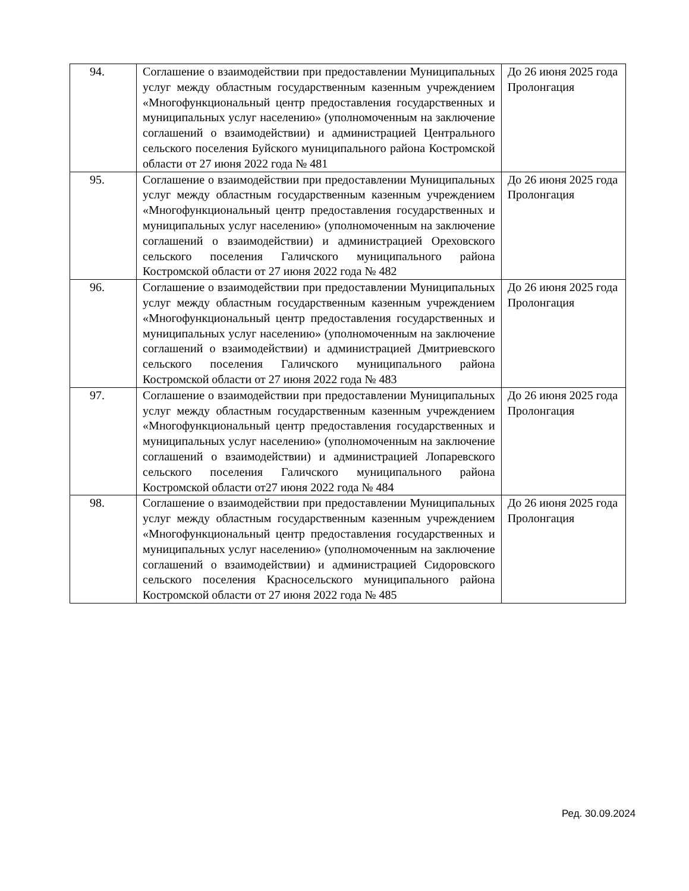| 94. | Соглашение о взаимодействии при предоставлении Муниципальных услуг между областным государственным казенным учреждением «Многофункциональный центр предоставления государственных и муниципальных услуг населению» (уполномоченным на заключение соглашений о взаимодействии) и администрацией Центрального сельского поселения Буйского муниципального района Костромской области от 27 июня 2022 года № 481 | До 26 июня 2025 года Пролонгация |
| 95. | Соглашение о взаимодействии при предоставлении Муниципальных услуг между областным государственным казенным учреждением «Многофункциональный центр предоставления государственных и муниципальных услуг населению» (уполномоченным на заключение соглашений о взаимодействии) и администрацией Ореховского сельского поселения Галичского муниципального района Костромской области от 27 июня 2022 года № 482 | До 26 июня 2025 года Пролонгация |
| 96. | Соглашение о взаимодействии при предоставлении Муниципальных услуг между областным государственным казенным учреждением «Многофункциональный центр предоставления государственных и муниципальных услуг населению» (уполномоченным на заключение соглашений о взаимодействии) и администрацией Дмитриевского сельского поселения Галичского муниципального района Костромской области от 27 июня 2022 года № 483 | До 26 июня 2025 года Пролонгация |
| 97. | Соглашение о взаимодействии при предоставлении Муниципальных услуг между областным государственным казенным учреждением «Многофункциональный центр предоставления государственных и муниципальных услуг населению» (уполномоченным на заключение соглашений о взаимодействии) и администрацией Лопаревского сельского поселения Галичского муниципального района Костромской области от27 июня 2022 года № 484 | До 26 июня 2025 года Пролонгация |
| 98. | Соглашение о взаимодействии при предоставлении Муниципальных услуг между областным государственным казенным учреждением «Многофункциональный центр предоставления государственных и муниципальных услуг населению» (уполномоченным на заключение соглашений о взаимодействии) и администрацией Сидоровского сельского поселения Красносельского муниципального района Костромской области от 27 июня 2022 года № 485 | До 26 июня 2025 года Пролонгация |
Ред. 30.09.2024